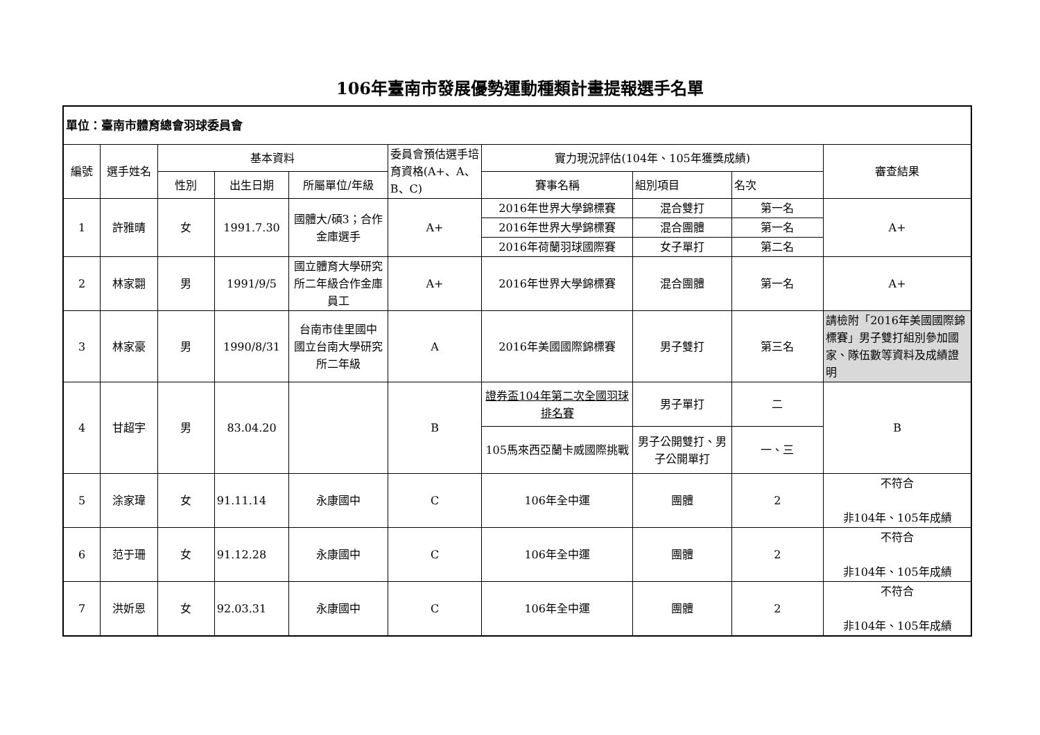106年臺南市發展優勢運動種類計畫提報選手名單
| 單位：臺南市體育總會羽球委員會 | | | | | | | | | |
| 編號 | 選手姓名 | 基本資料 | | | 委員會預估選手培育資格(A+、A、B、C) | 實力現況評估(104年、105年獲獎成績) | | | 審查結果 |
| | | 性別 | 出生日期 | 所屬單位/年級 | | 賽事名稱 | 組別項目 | 名次 | |
| 1 | 許雅晴 | 女 | 1991.7.30 | 國體大/碩3；合作金庫選手 | A+ | 2016年世界大學錦標賽 | 混合雙打 | 第一名 | A+ |
| | | | | | | 2016年世界大學錦標賽 | 混合團體 | 第一名 | |
| | | | | | | 2016年荷蘭羽球國際賽 | 女子單打 | 第二名 | |
| 2 | 林家翾 | 男 | 1991/9/5 | 國立體育大學研究所二年級合作金庫員工 | A+ | 2016年世界大學錦標賽 | 混合團體 | 第一名 | A+ |
| 3 | 林家豪 | 男 | 1990/8/31 | 台南市佳里國中 國立台南大學研究所二年級 | A | 2016年美國國際錦標賽 | 男子雙打 | 第三名 | 請檢附「2016年美國國際錦標賽」男子雙打組別參加國家、隊伍數等資料及成績證明 |
| 4 | 甘超宇 | 男 | 83.04.20 | | B | 證券盃104年第二次全國羽球排名賽 | 男子單打 | 二 | B |
| | | | | | | 105馬來西亞蘭卡威國際挑戰 | 男子公開雙打、男子公開單打 | 一、三 | |
| 5 | 涂家瑋 | 女 | 91.11.14 | 永康國中 | C | 106年全中運 | 團體 | 2 | 不符合 非104年、105年成績 |
| 6 | 范于珊 | 女 | 91.12.28 | 永康國中 | C | 106年全中運 | 團體 | 2 | 不符合 非104年、105年成績 |
| 7 | 洪妡恩 | 女 | 92.03.31 | 永康國中 | C | 106年全中運 | 團體 | 2 | 不符合 非104年、105年成績 |